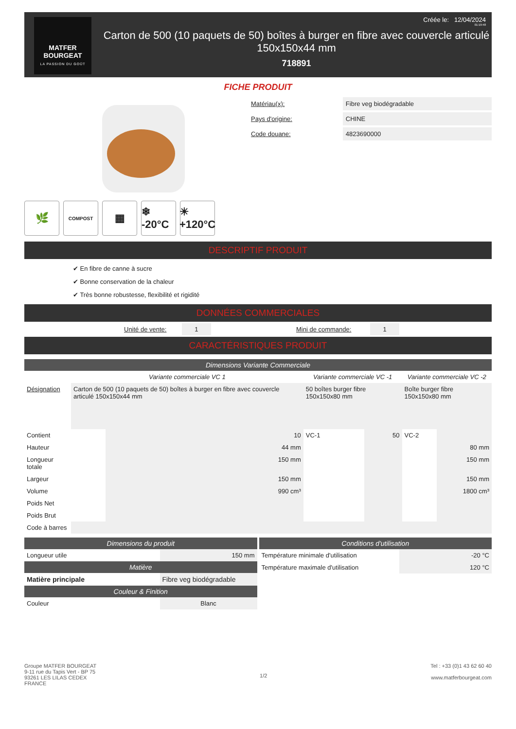MATFER
BOURGEAT
LA PASSION DU GOÛT
Carton de 500 (10 paquets de 50) boîtes à burger en fibre avec couvercle articulé 150x150x44 mm
718891
Créée le: 12/04/2024
01:19:48
FICHE PRODUIT
🌿
COMPOST
▦ ❄ -20°C
☀ +120°C
| Matériau(x): | Fibre veg biodégradable |
| Pays d'origine: | CHINE |
| Code douane: | 4823690000 |
DESCRIPTIF PRODUIT
✔ En fibre de canne à sucre
✔ Bonne conservation de la chaleur
✔ Très bonne robustesse, flexibilité et rigidité
DONNÉES COMMERCIALES
| | Unité de vente: | 1 | | Mini de commande: | 1 | |
CARACTÉRISTIQUES PRODUIT
Dimensions Variante Commerciale
| | Variante commerciale VC 1 | | Variante commerciale VC -1 | | Variante commerciale VC -2 | |
| --- | --- | --- | --- | --- | --- | --- |
| Désignation | Carton de 500 (10 paquets de 50) boîtes à burger en fibre avec couvercle articulé 150x150x44 mm | | 50 boîtes burger fibre 150x150x80 mm | | Boîte burger fibre 150x150x80 mm | |
| Contient | | 10 | VC-1 | 50 | VC-2 | |
| Hauteur | | 44 mm | | | | 80 mm |
| Longueur totale | | 150 mm | | | | 150 mm |
| Largeur | | 150 mm | | | | 150 mm |
| Volume | | 990 cm³ | | | | 1800 cm³ |
| Poids Net | | | | | | |
| Poids Brut | | | | | | |
| Code à barres | | | | | | |
Dimensions du produit
| Longueur utile | 150 mm |
Matière
| Matière principale | Fibre veg biodégradable |
Couleur & Finition
| Couleur | Blanc |
Conditions d'utilisation
| Température minimale d'utilisation | -20 °C |
| Température maximale d'utilisation | 120 °C |
Groupe MATFER BOURGEAT
9-11 rue du Tapis Vert - BP 75
93261 LES LILAS CEDEX
FRANCE
1/2
Tel : +33 (0)1 43 62 60 40
www.matferbourgeat.com